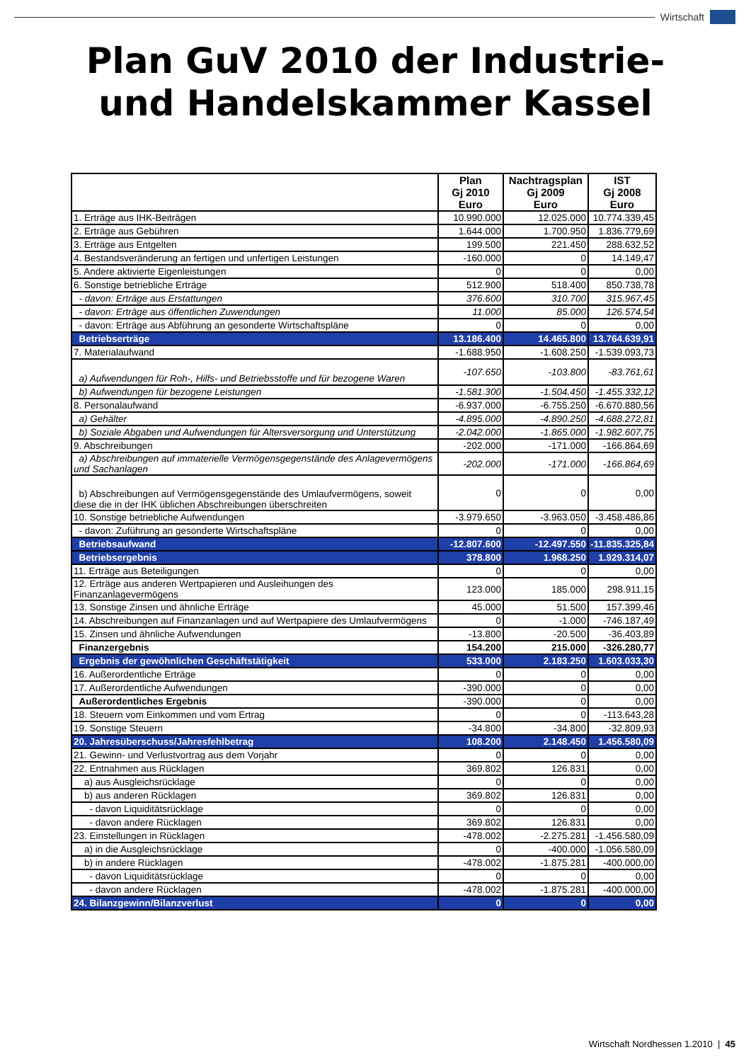Wirtschaft
Plan GuV 2010 der Industrie-
und Handelskammer Kassel
| | Plan Gj 2010 Euro | Nachtragsplan Gj 2009 Euro | IST Gj 2008 Euro |
| --- | --- | --- | --- |
| 1. Erträge aus IHK-Beiträgen | 10.990.000 | 12.025.000 | 10.774.339,45 |
| 2. Erträge aus Gebühren | 1.644.000 | 1.700.950 | 1.836.779,69 |
| 3. Erträge aus Entgelten | 199.500 | 221.450 | 288.632,52 |
| 4. Bestandsveränderung an fertigen und unfertigen Leistungen | -160.000 | 0 | 14.149,47 |
| 5. Andere aktivierte Eigenleistungen | 0 | 0 | 0,00 |
| 6. Sonstige betriebliche Erträge | 512.900 | 518.400 | 850.738,78 |
| - davon: Erträge aus Erstattungen | 376.600 | 310.700 | 315.967,45 |
| - davon: Erträge aus öffentlichen Zuwendungen | 11.000 | 85.000 | 126.574,54 |
| - davon: Erträge aus Abführung an gesonderte Wirtschaftspläne | 0 | 0 | 0,00 |
| Betriebserträge | 13.186.400 | 14.465.800 | 13.764.639,91 |
| 7. Materialaufwand | -1.688.950 | -1.608.250 | -1.539.093,73 |
| a) Aufwendungen für Roh-, Hilfs- und Betriebsstoffe und für bezogene Waren | -107.650 | -103.800 | -83.761,61 |
| b) Aufwendungen für bezogene Leistungen | -1.581.300 | -1.504.450 | -1.455.332,12 |
| 8. Personalaufwand | -6.937.000 | -6.755.250 | -6.670.880,56 |
| a) Gehälter | -4.895.000 | -4.890.250 | -4.688.272,81 |
| b) Soziale Abgaben und Aufwendungen für Altersversorgung und Unterstützung | -2.042.000 | -1.865.000 | -1.982.607,75 |
| 9. Abschreibungen | -202.000 | -171.000 | -166.864,69 |
| a) Abschreibungen auf immaterielle Vermögensgegenstände des Anlagevermögens und Sachanlagen | -202.000 | -171.000 | -166.864,69 |
| b) Abschreibungen auf Vermögensgegenstände des Umlaufvermögens, soweit diese die in der IHK üblichen Abschreibungen überschreiten | 0 | 0 | 0,00 |
| 10. Sonstige betriebliche Aufwendungen | -3.979.650 | -3.963.050 | -3.458.486,86 |
| - davon: Zuführung an gesonderte Wirtschaftspläne | 0 | 0 | 0,00 |
| Betriebsaufwand | -12.807.600 | -12.497.550 | -11.835.325,84 |
| Betriebsergebnis | 378.800 | 1.968.250 | 1.929.314,07 |
| 11. Erträge aus Beteiligungen | 0 | 0 | 0,00 |
| 12. Erträge aus anderen Wertpapieren und Ausleihungen des Finanzanlagevermögens | 123.000 | 185.000 | 298.911,15 |
| 13. Sonstige Zinsen und ähnliche Erträge | 45.000 | 51.500 | 157.399,46 |
| 14. Abschreibungen auf Finanzanlagen und auf Wertpapiere des Umlaufvermögens | 0 | -1.000 | -746.187,49 |
| 15. Zinsen und ähnliche Aufwendungen | -13.800 | -20.500 | -36.403,89 |
| Finanzergebnis | 154.200 | 215.000 | -326.280,77 |
| Ergebnis der gewöhnlichen Geschäftstätigkeit | 533.000 | 2.183.250 | 1.603.033,30 |
| 16. Außerordentliche Erträge | 0 | 0 | 0,00 |
| 17. Außerordentliche Aufwendungen | -390.000 | 0 | 0,00 |
| Außerordentliches Ergebnis | -390.000 | 0 | 0,00 |
| 18. Steuern vom Einkommen und vom Ertrag | 0 | 0 | -113.643,28 |
| 19. Sonstige Steuern | -34.800 | -34.800 | -32.809,93 |
| 20. Jahresüberschuss/Jahresfehlbetrag | 108.200 | 2.148.450 | 1.456.580,09 |
| 21. Gewinn- und Verlustvortrag aus dem Vorjahr | 0 | 0 | 0,00 |
| 22. Entnahmen aus Rücklagen | 369.802 | 126.831 | 0,00 |
| a) aus Ausgleichsrücklage | 0 | 0 | 0,00 |
| b) aus anderen Rücklagen | 369.802 | 126.831 | 0,00 |
| - davon Liquiditätsrücklage | 0 | 0 | 0,00 |
| - davon andere Rücklagen | 369.802 | 126.831 | 0,00 |
| 23. Einstellungen in Rücklagen | -478.002 | -2.275.281 | -1.456.580,09 |
| a) in die Ausgleichsrücklage | 0 | -400.000 | -1.056.580,09 |
| b) in andere Rücklagen | -478.002 | -1.875.281 | -400.000,00 |
| - davon Liquiditätsrücklage | 0 | 0 | 0,00 |
| - davon andere Rücklagen | -478.002 | -1.875.281 | -400.000,00 |
| 24. Bilanzgewinn/Bilanzverlust | 0 | 0 | 0,00 |
Wirtschaft Nordhessen 1.2010 | 45